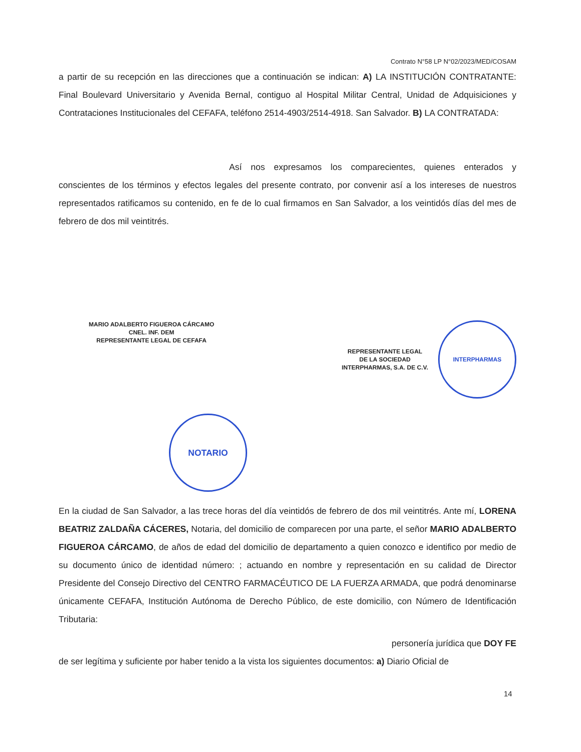Contrato N°58 LP N°02/2023/MED/COSAM
a partir de su recepción en las direcciones que a continuación se indican: A) LA INSTITUCIÓN CONTRATANTE: Final Boulevard Universitario y Avenida Bernal, contiguo al Hospital Militar Central, Unidad de Adquisiciones y Contrataciones Institucionales del CEFAFA, teléfono 2514-4903/2514-4918. San Salvador. B) LA CONTRATADA:
Así nos expresamos los comparecientes, quienes enterados y conscientes de los términos y efectos legales del presente contrato, por convenir así a los intereses de nuestros representados ratificamos su contenido, en fe de lo cual firmamos en San Salvador, a los veintidós días del mes de febrero de dos mil veintitrés.
MARIO ADALBERTO FIGUEROA CÁRCAMO
CNEL. INF. DEM
REPRESENTANTE LEGAL DE CEFAFA
REPRESENTANTE LEGAL
DE LA SOCIEDAD
INTERPHARMAS, S.A. DE C.V.
INTERPHARMAS
NOTARIO
En la ciudad de San Salvador, a las trece horas del día veintidós de febrero de dos mil veintitrés. Ante mí, LORENA BEATRIZ ZALDAÑA CÁCERES, Notaria, del domicilio de comparecen por una parte, el señor MARIO ADALBERTO FIGUEROA CÁRCAMO, de años de edad del domicilio de departamento a quien conozco e identifico por medio de su documento único de identidad número: ; actuando en nombre y representación en su calidad de Director Presidente del Consejo Directivo del CENTRO FARMACÉUTICO DE LA FUERZA ARMADA, que podrá denominarse únicamente CEFAFA, Institución Autónoma de Derecho Público, de este domicilio, con Número de Identificación Tributaria:
personería jurídica que DOY FE
de ser legítima y suficiente por haber tenido a la vista los siguientes documentos: a) Diario Oficial de
14